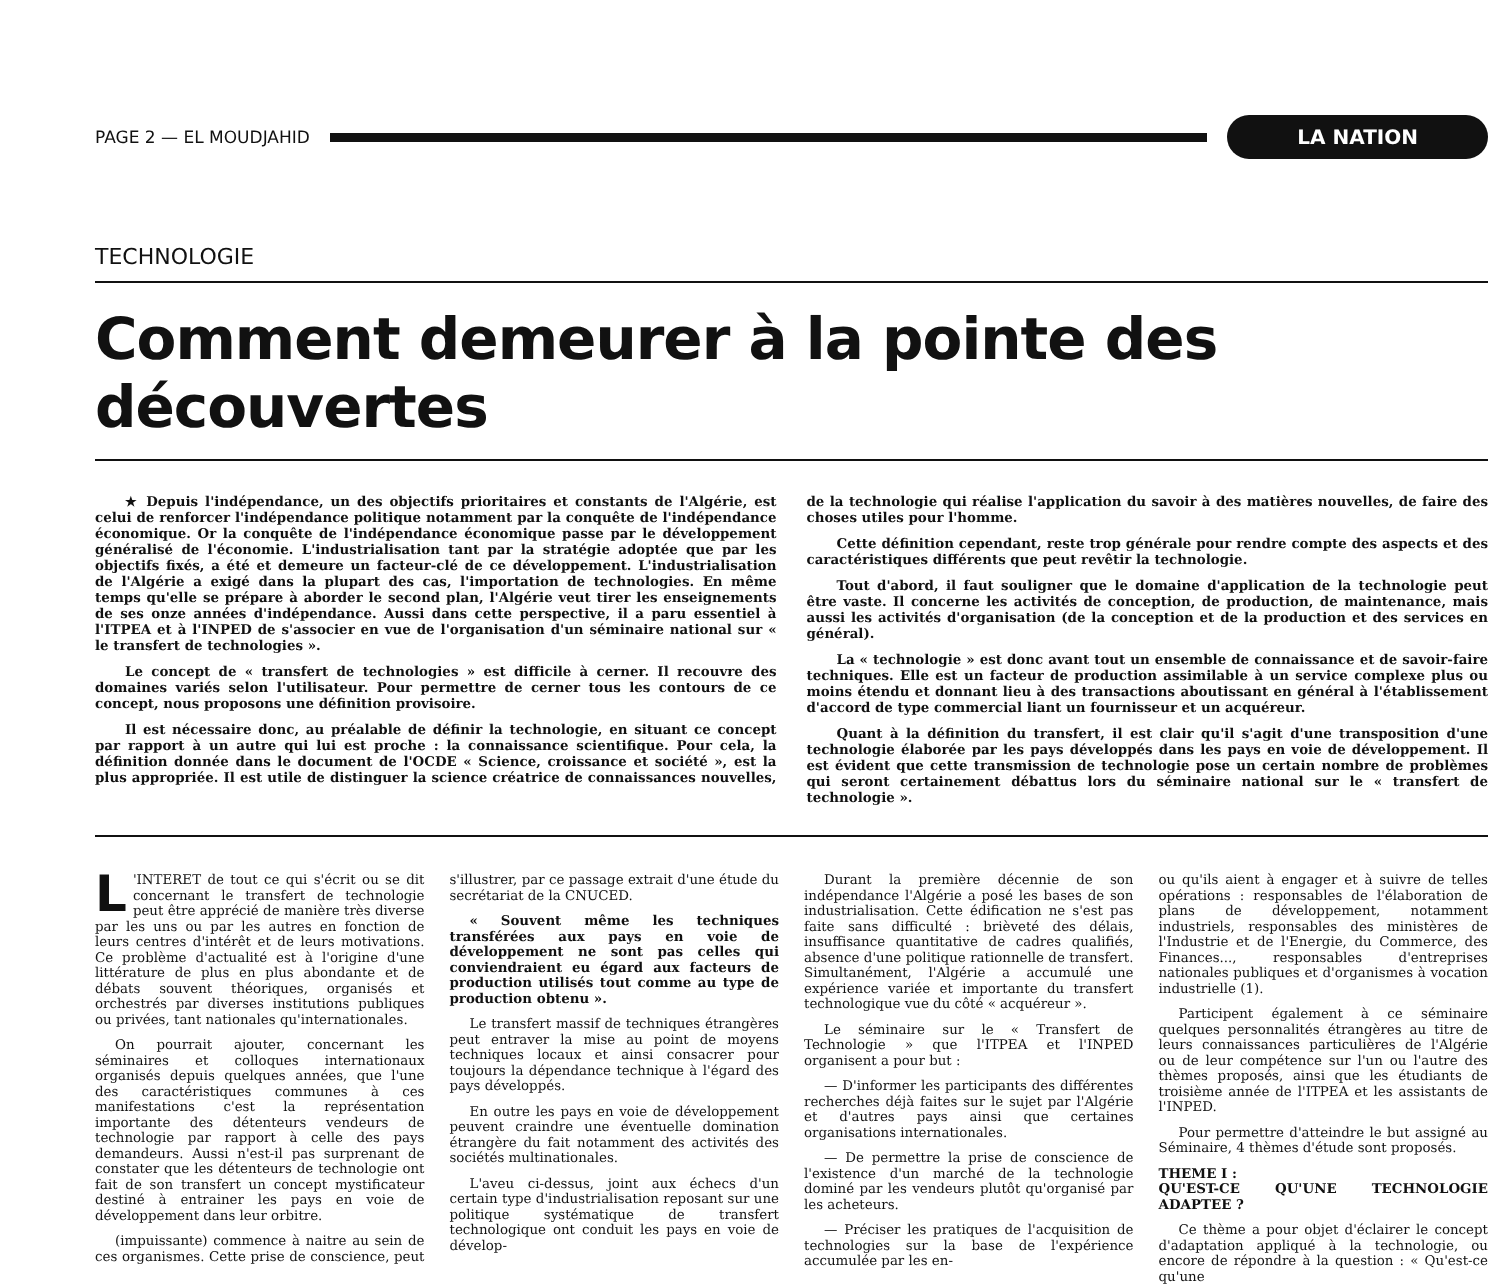PAGE 2 — EL MOUDJAHID
LA NATION
TECHNOLOGIE
Comment demeurer à la pointe des découvertes
★ Depuis l'indépendance, un des objectifs prioritaires et constants de l'Algérie, est celui de renforcer l'indépendance politique notamment par la conquête de l'indépendance économique. Or la conquête de l'indépendance économique passe par le développement généralisé de l'économie. L'industrialisation tant par la stratégie adoptée que par les objectifs fixés, a été et demeure un facteur-clé de ce développement. L'industrialisation de l'Algérie a exigé dans la plupart des cas, l'importation de technologies. En même temps qu'elle se prépare à aborder le second plan, l'Algérie veut tirer les enseignements de ses onze années d'indépendance. Aussi dans cette perspective, il a paru essentiel à l'ITPEA et à l'INPED de s'associer en vue de l'organisation d'un séminaire national sur « le transfert de technologies ».
Le concept de « transfert de technologies » est difficile à cerner. Il recouvre des domaines variés selon l'utilisateur. Pour permettre de cerner tous les contours de ce concept, nous proposons une définition provisoire.
Il est nécessaire donc, au préalable de définir la technologie, en situant ce concept par rapport à un autre qui lui est proche : la connaissance scientifique. Pour cela, la définition donnée dans le document de l'OCDE « Science, croissance et société », est la plus appropriée. Il est utile de distinguer la science créatrice de connaissances nouvelles, de la technologie qui réalise l'application du savoir à des matières nouvelles, de faire des choses utiles pour l'homme.
Cette définition cependant, reste trop générale pour rendre compte des aspects et des caractéristiques différents que peut revêtir la technologie.
Tout d'abord, il faut souligner que le domaine d'application de la technologie peut être vaste. Il concerne les activités de conception, de production, de maintenance, mais aussi les activités d'organisation (de la conception et de la production et des services en général).
La « technologie » est donc avant tout un ensemble de connaissance et de savoir-faire techniques. Elle est un facteur de production assimilable à un service complexe plus ou moins étendu et donnant lieu à des transactions aboutissant en général à l'établissement d'accord de type commercial liant un fournisseur et un acquéreur.
Quant à la définition du transfert, il est clair qu'il s'agit d'une transposition d'une technologie élaborée par les pays développés dans les pays en voie de développement. Il est évident que cette transmission de technologie pose un certain nombre de problèmes qui seront certainement débattus lors du séminaire national sur le « transfert de technologie ».
L 'INTERET de tout ce qui s'écrit ou se dit concernant le transfert de technologie peut être apprécié de manière très diverse par les uns ou par les autres en fonction de leurs centres d'intérêt et de leurs motivations. Ce problème d'actualité est à l'origine d'une littérature de plus en plus abondante et de débats souvent théoriques, organisés et orchestrés par diverses institutions publiques ou privées, tant nationales qu'internationales.
On pourrait ajouter, concernant les séminaires et colloques internationaux organisés depuis quelques années, que l'une des caractéristiques communes à ces manifestations c'est la représentation importante des détenteurs vendeurs de technologie par rapport à celle des pays demandeurs. Aussi n'est-il pas surprenant de constater que les détenteurs de technologie ont fait de son transfert un concept mystificateur destiné à entrainer les pays en voie de développement dans leur orbitre.
(impuissante) commence à naitre au sein de ces organismes. Cette prise de conscience, peut s'illustrer, par ce passage extrait d'une étude du secrétariat de la CNUCED.
« Souvent même les techniques transférées aux pays en voie de développement ne sont pas celles qui conviendraient eu égard aux facteurs de production utilisés tout comme au type de production obtenu ».
Le transfert massif de techniques étrangères peut entraver la mise au point de moyens techniques locaux et ainsi consacrer pour toujours la dépendance technique à l'égard des pays développés.
En outre les pays en voie de développement peuvent craindre une éventuelle domination étrangère du fait notamment des activités des sociétés multinationales.
L'aveu ci-dessus, joint aux échecs d'un certain type d'industrialisation reposant sur une politique systématique de transfert technologique ont conduit les pays en voie de dévelop-
Durant la première décennie de son indépendance l'Algérie a posé les bases de son industrialisation. Cette édification ne s'est pas faite sans difficulté : brièveté des délais, insuffisance quantitative de cadres qualifiés, absence d'une politique rationnelle de transfert. Simultanément, l'Algérie a accumulé une expérience variée et importante du transfert technologique vue du côté « acquéreur ».
Le séminaire sur le « Transfert de Technologie » que l'ITPEA et l'INPED organisent a pour but :
— D'informer les participants des différentes recherches déjà faites sur le sujet par l'Algérie et d'autres pays ainsi que certaines organisations internationales.
— De permettre la prise de conscience de l'existence d'un marché de la technologie dominé par les vendeurs plutôt qu'organisé par les acheteurs.
— Préciser les pratiques de l'acquisition de technologies sur la base de l'expérience accumulée par les en-
ou qu'ils aient à engager et à suivre de telles opérations : responsables de l'élaboration de plans de développement, notamment industriels, responsables des ministères de l'Industrie et de l'Energie, du Commerce, des Finances..., responsables d'entreprises nationales publiques et d'organismes à vocation industrielle (1).
Participent également à ce séminaire quelques personnalités étrangères au titre de leurs connaissances particulières de l'Algérie ou de leur compétence sur l'un ou l'autre des thèmes proposés, ainsi que les étudiants de troisième année de l'ITPEA et les assistants de l'INPED.
Pour permettre d'atteindre le but assigné au Séminaire, 4 thèmes d'étude sont proposés.
THEME I :
QU'EST-CE QU'UNE TECHNOLOGIE ADAPTEE ?
Ce thème a pour objet d'éclairer le concept d'adaptation appliqué à la technologie, ou encore de répondre à la question : « Qu'est-ce qu'une